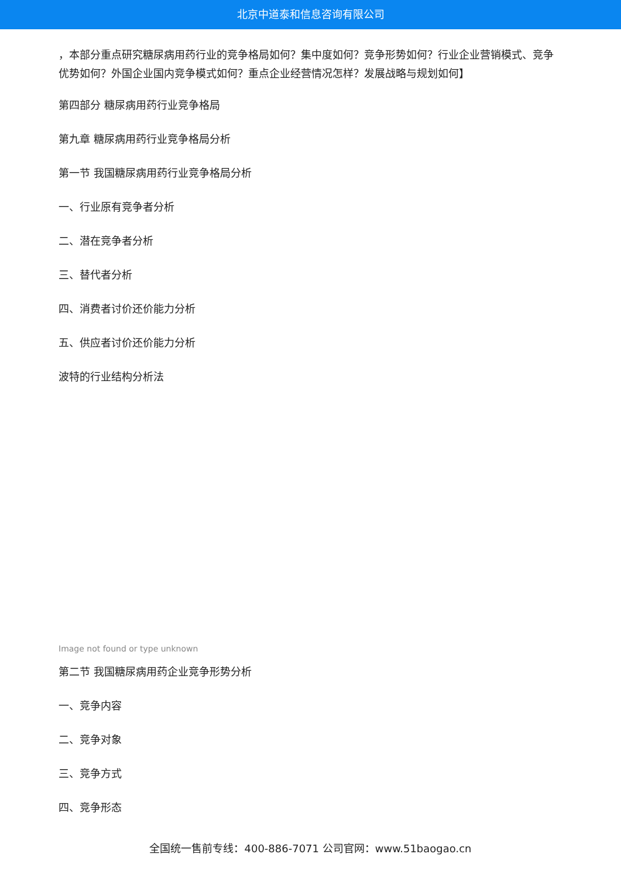北京中道泰和信息咨询有限公司
，本部分重点研究糖尿病用药行业的竞争格局如何？集中度如何？竞争形势如何？行业企业营销模式、竞争优势如何？外国企业国内竞争模式如何？重点企业经营情况怎样？发展战略与规划如何】
第四部分 糖尿病用药行业竞争格局
第九章 糖尿病用药行业竞争格局分析
第一节 我国糖尿病用药行业竞争格局分析
一、行业原有竞争者分析
二、潜在竞争者分析
三、替代者分析
四、消费者讨价还价能力分析
五、供应者讨价还价能力分析
波特的行业结构分析法
Image not found or type unknown
第二节 我国糖尿病用药企业竞争形势分析
一、竞争内容
二、竞争对象
三、竞争方式
四、竞争形态
全国统一售前专线：400-886-7071 公司官网：www.51baogao.cn